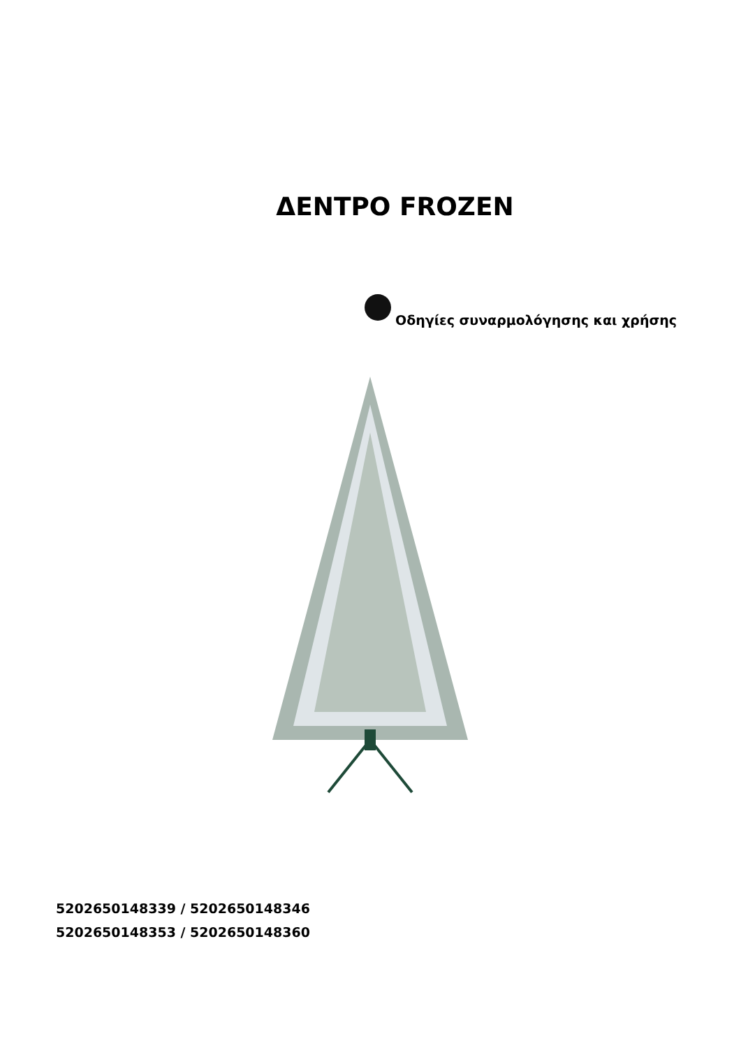ΔΕΝΤΡΟ FROZEN
Οδηγίες συναρμολόγησης και χρήσης
5202650148339 / 5202650148346
5202650148353 / 5202650148360